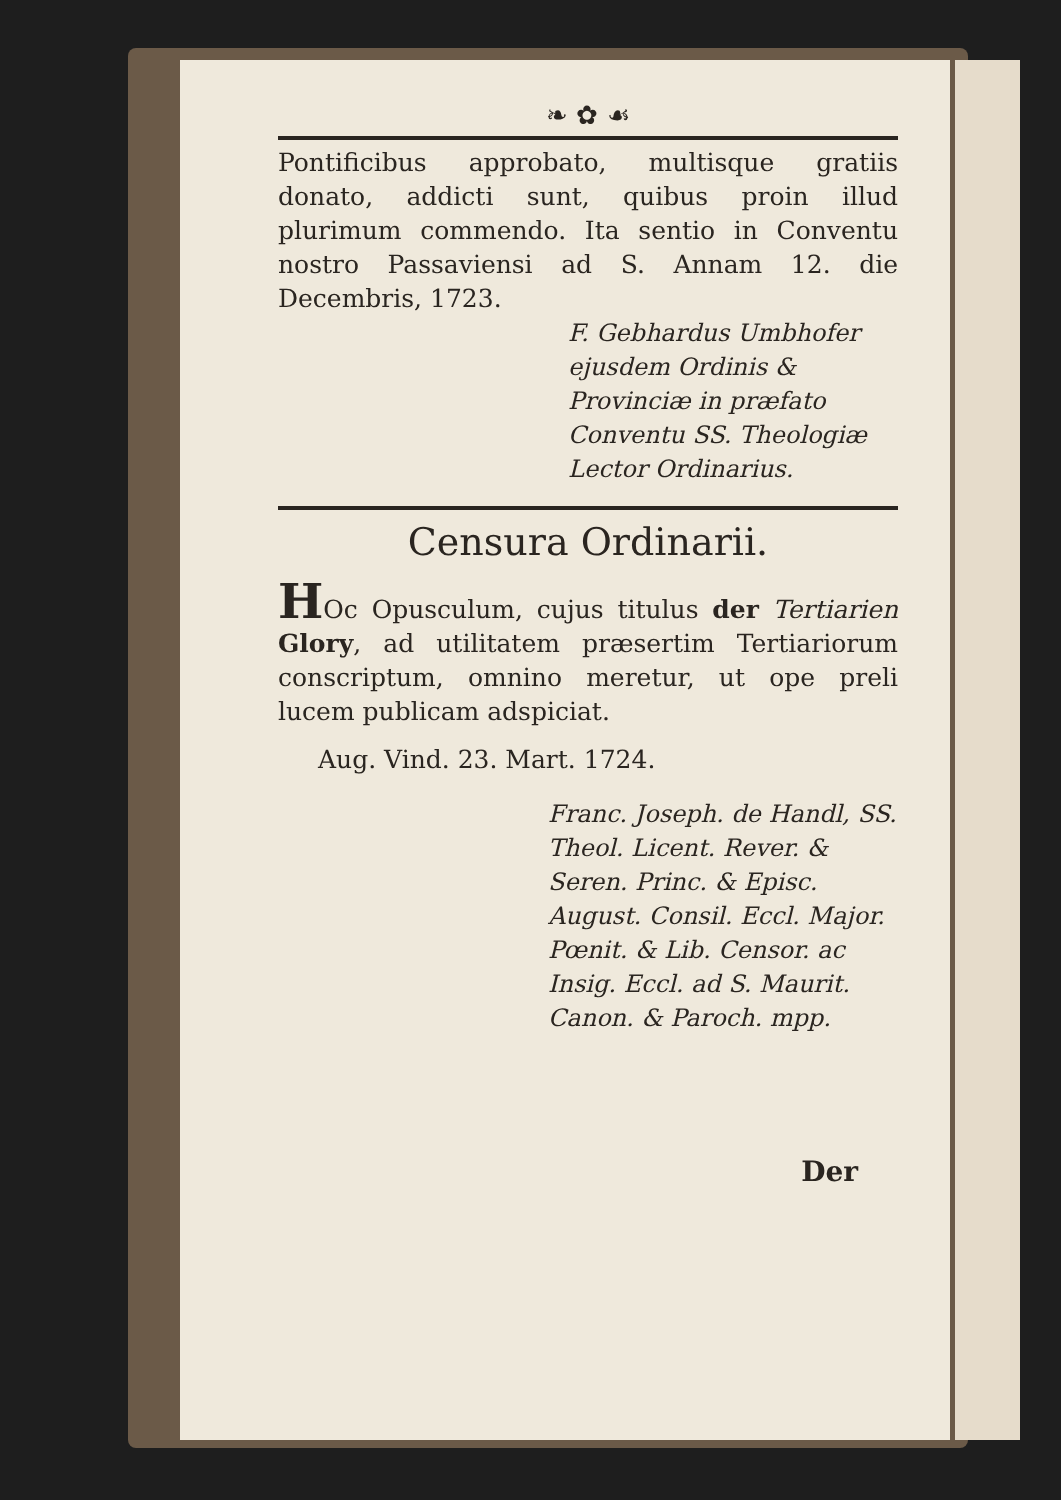❧ ✿ ☙
Pontificibus approbato, multisque gratiis donato, addicti sunt, quibus proin illud plurimum commendo. Ita sentio in Conventu nostro Passaviensi ad S. Annam 12. die Decembris, 1723.
F. Gebhardus Umbhofer ejusdem Ordinis & Provinciæ in præfato Conventu SS. Theologiæ Lector Ordinarius.
Censura Ordinarii.
HOc Opusculum, cujus titulus der Tertiarien Glory, ad utilitatem præsertim Tertiariorum conscriptum, omnino meretur, ut ope preli lucem publicam adspiciat.
Aug. Vind. 23. Mart. 1724.
Franc. Joseph. de Handl, SS. Theol. Licent. Rever. & Seren. Princ. & Episc. August. Consil. Eccl. Major. Pœnit. & Lib. Censor. ac Insig. Eccl. ad S. Maurit. Canon. & Paroch. mpp.
Der